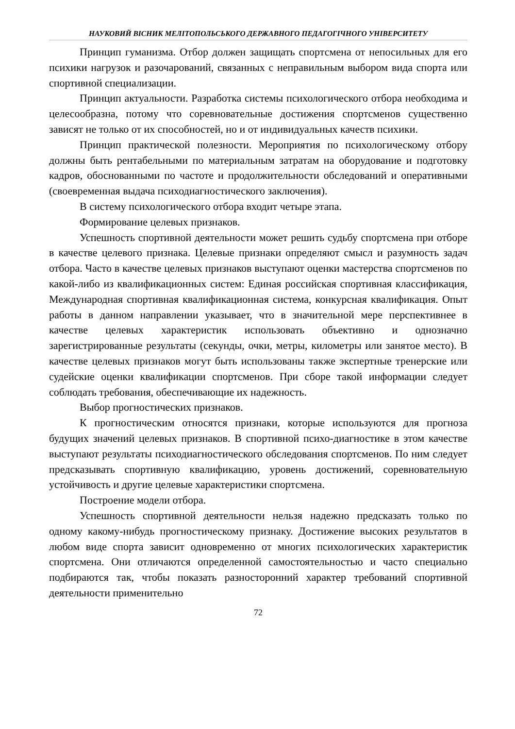НАУКОВИЙ ВІСНИК МЕЛІТОПОЛЬСЬКОГО ДЕРЖАВНОГО ПЕДАГОГІЧНОГО УНІВЕРСИТЕТУ
Принцип гуманизма. Отбор должен защищать спортсмена от непосильных для его психики нагрузок и разочарований, связанных с неправильным выбором вида спорта или спортивной специализации.
Принцип актуальности. Разработка системы психологического отбора необходима и целесообразна, потому что соревновательные достижения спортсменов существенно зависят не только от их способностей, но и от индивидуальных качеств психики.
Принцип практической полезности. Мероприятия по психологическому отбору должны быть рентабельными по материальным затратам на оборудование и подготовку кадров, обоснованными по частоте и продолжительности обследований и оперативными (своевременная выдача психодиагностического заключения).
В систему психологического отбора входит четыре этапа.
Формирование целевых признаков.
Успешность спортивной деятельности может решить судьбу спортсмена при отборе в качестве целевого признака. Целевые признаки определяют смысл и разумность задач отбора. Часто в качестве целевых признаков выступают оценки мастерства спортсменов по какой-либо из квалификационных систем: Единая российская спортивная классификация, Международная спортивная квалификационная система, конкурсная квалификация. Опыт работы в данном направлении указывает, что в значительной мере перспективнее в качестве целевых характеристик использовать объективно и однозначно зарегистрированные результаты (секунды, очки, метры, километры или занятое место). В качестве целевых признаков могут быть использованы также экспертные тренерские или судейские оценки квалификации спортсменов. При сборе такой информации следует соблюдать требования, обеспечивающие их надежность.
Выбор прогностических признаков.
К прогностическим относятся признаки, которые используются для прогноза будущих значений целевых признаков. В спортивной психо-диагностике в этом качестве выступают результаты психодиагностического обследования спортсменов. По ним следует предсказывать спортивную квалификацию, уровень достижений, соревновательную устойчивость и другие целевые характеристики спортсмена.
Построение модели отбора.
Успешность спортивной деятельности нельзя надежно предсказать только по одному какому-нибудь прогностическому признаку. Достижение высоких результатов в любом виде спорта зависит одновременно от многих психологических характеристик спортсмена. Они отличаются определенной самостоятельностью и часто специально подбираются так, чтобы показать разносторонний характер требований спортивной деятельности применительно
72